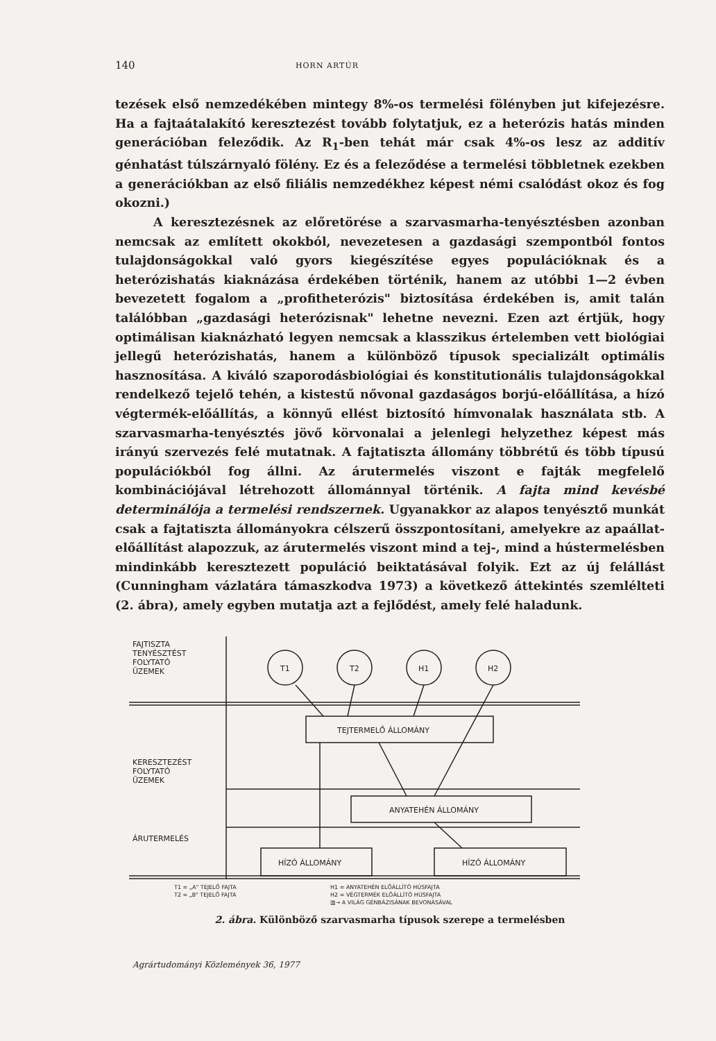140 HORN ARTÚR
tezések első nemzedékében mintegy 8%-os termelési fölényben jut kifejezésre. Ha a fajtaátalakító keresztezést tovább folytatjuk, ez a heterózis hatás minden generációban feleződik. Az R<sub>1</sub>-ben tehát már csak 4%-os lesz az additív génhatást túlszárnyaló fölény. Ez és a feleződése a termelési többletnek ezekben a generációkban az első filiális nemzedékhez képest némi csalódást okoz és fog okozni.)
A keresztezésnek az előretörése a szarvasmarha-tenyésztésben azonban nemcsak az említett okokból, nevezetesen a gazdasági szempontból fontos tulajdonságokkal való gyors kiegészítése egyes populációknak és a heterózishatás kiaknázása érdekében történik, hanem az utóbbi 1—2 évben bevezetett fogalom a „profitheterózis" biztosítása érdekében is, amit talán találóbban „gazdasági heterózisnak" lehetne nevezni. Ezen azt értjük, hogy optimálisan kiaknázható legyen nemcsak a klasszikus értelemben vett biológiai jellegű heterózishatás, hanem a különböző típusok specializált optimális hasznosítása. A kiváló szaporodásbiológiai és konstitutionális tulajdonságokkal rendelkező tejelő tehén, a kistestű nővonal gazdaságos borjú-előállítása, a hízó végtermék-előállítás, a könnyű ellést biztosító hímvonalak használata stb. A szarvasmarha-tenyésztés jövő körvonalai a jelenlegi helyzethez képest más irányú szervezés felé mutatnak. A fajtatiszta állomány többrétű és több típusú populációkból fog állni. Az árutermelés viszont e fajták megfelelő kombinációjával létrehozott állománnyal történik. A fajta mind kevésbé determinálója a termelési rendszernek. Ugyanakkor az alapos tenyésztő munkát csak a fajtatiszta állományokra célszerű összpontosítani, amelyekre az apaállat-előállítást alapozzuk, az árutermelés viszont mind a tej-, mind a hústermelésben mindinkább keresztezett populáció beiktatásával folyik. Ezt az új felállást (Cunningham vázlatára támaszkodva 1973) a következő áttekintés szemlélteti (2. ábra), amely egyben mutatja azt a fejlődést, amely felé haladunk.
FAJTISZTA
TENYÉSZTÉST
FOLYTATÓ
ÜZEMEK
T1
T2
H1
H2
TEJTERMELŐ ÁLLOMÁNY
ANYATEHÉN ÁLLOMÁNY
KERESZTEZÉST
FOLYTATÓ
ÜZEMEK
ÁRUTERMELÉS
HÍZÓ ÁLLOMÁNY
HÍZÓ ÁLLOMÁNY
T1 = „A" TEJELŐ FAJTA
T2 = „B" TEJELŐ FAJTA
H1 = ANYATEHÉN ELŐÁLLÍTÓ HÚSFAJTA
H2 = VÉGTERMÉK ELŐÁLLÍTÓ HÚSFAJTA
▥→ A VILÁG GÉNBÁZISÁNAK BEVONÁSÁVAL
2. ábra. Különböző szarvasmarha típusok szerepe a termelésben
Agrártudományi Közlemények 36, 1977